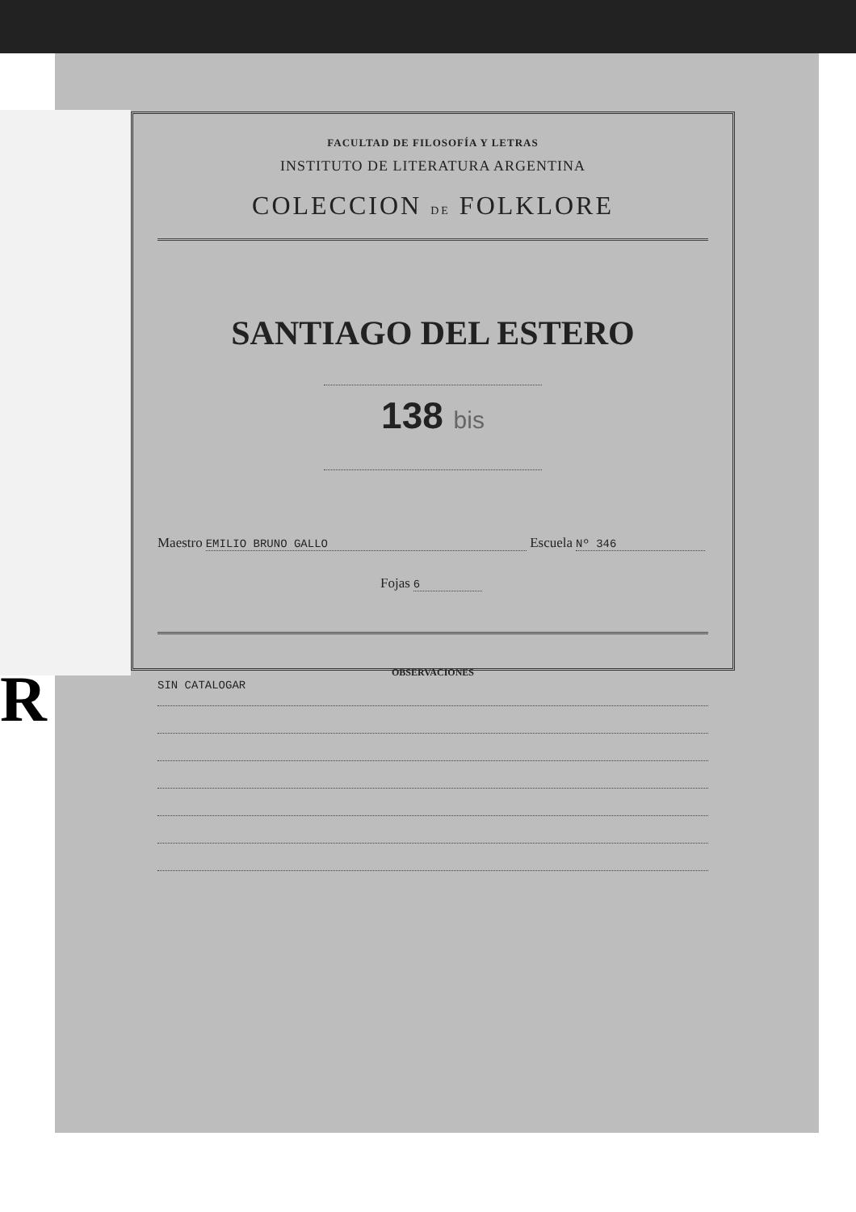R
FACULTAD DE FILOSOFÍA Y LETRAS
INSTITUTO DE LITERATURA ARGENTINA
COLECCION DE FOLKLORE
SANTIAGO DEL ESTERO
138 bis
Maestro EMILIO BRUNO GALLO Escuela Nº 346
Fojas 6
OBSERVACIONES
SIN CATALOGAR